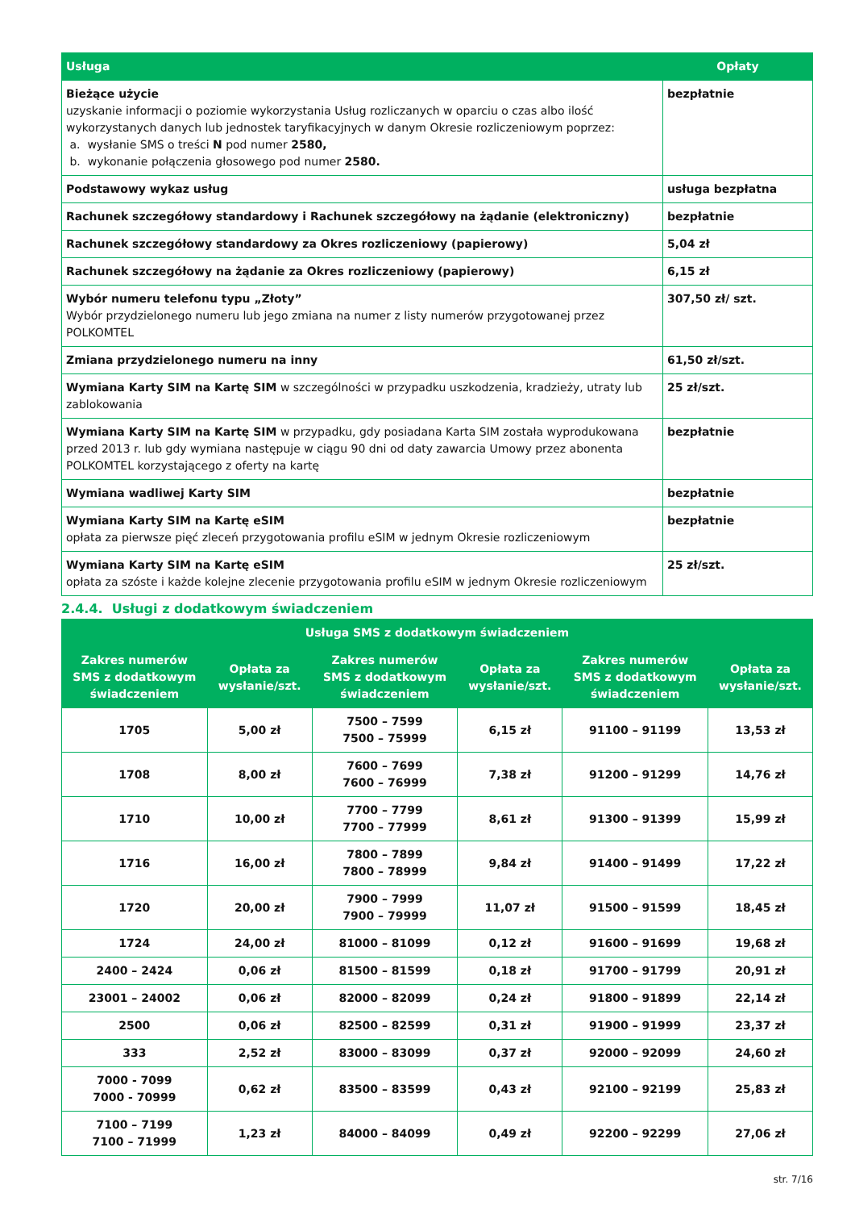| Usługa | Opłaty |
| --- | --- |
| Bieżące użycie uzyskanie informacji o poziomie wykorzystania Usług rozliczanych w oparciu o czas albo ilość wykorzystanych danych lub jednostek taryfikacyjnych w danym Okresie rozliczeniowym poprzez: a. wysłanie SMS o treści N pod numer 2580, b. wykonanie połączenia głosowego pod numer 2580. | bezpłatnie |
| Podstawowy wykaz usług | usługa bezpłatna |
| Rachunek szczegółowy standardowy i Rachunek szczegółowy na żądanie (elektroniczny) | bezpłatnie |
| Rachunek szczegółowy standardowy za Okres rozliczeniowy (papierowy) | 5,04 zł |
| Rachunek szczegółowy na żądanie za Okres rozliczeniowy (papierowy) | 6,15 zł |
| Wybór numeru telefonu typu „Złoty” Wybór przydzielonego numeru lub jego zmiana na numer z listy numerów przygotowanej przez POLKOMTEL | 307,50 zł/ szt. |
| Zmiana przydzielonego numeru na inny | 61,50 zł/szt. |
| Wymiana Karty SIM na Kartę SIM w szczególności w przypadku uszkodzenia, kradzieży, utraty lub zablokowania | 25 zł/szt. |
| Wymiana Karty SIM na Kartę SIM w przypadku, gdy posiadana Karta SIM została wyprodukowana przed 2013 r. lub gdy wymiana następuje w ciągu 90 dni od daty zawarcia Umowy przez abonenta POLKOMTEL korzystającego z oferty na kartę | bezpłatnie |
| Wymiana wadliwej Karty SIM | bezpłatnie |
| Wymiana Karty SIM na Kartę eSIM opłata za pierwsze pięć zleceń przygotowania profilu eSIM w jednym Okresie rozliczeniowym | bezpłatnie |
| Wymiana Karty SIM na Kartę eSIM opłata za szóste i każde kolejne zlecenie przygotowania profilu eSIM w jednym Okresie rozliczeniowym | 25 zł/szt. |
2.4.4. Usługi z dodatkowym świadczeniem
| Usługa SMS z dodatkowym świadczeniem | | | | | |
| --- | --- | --- | --- | --- | --- |
| Zakres numerów SMS z dodatkowym świadczeniem | Opłata za wysłanie/szt. | Zakres numerów SMS z dodatkowym świadczeniem | Opłata za wysłanie/szt. | Zakres numerów SMS z dodatkowym świadczeniem | Opłata za wysłanie/szt. |
| 1705 | 5,00 zł | 7500 – 7599 7500 – 75999 | 6,15 zł | 91100 – 91199 | 13,53 zł |
| 1708 | 8,00 zł | 7600 – 7699 7600 – 76999 | 7,38 zł | 91200 – 91299 | 14,76 zł |
| 1710 | 10,00 zł | 7700 – 7799 7700 – 77999 | 8,61 zł | 91300 – 91399 | 15,99 zł |
| 1716 | 16,00 zł | 7800 – 7899 7800 – 78999 | 9,84 zł | 91400 – 91499 | 17,22 zł |
| 1720 | 20,00 zł | 7900 – 7999 7900 – 79999 | 11,07 zł | 91500 – 91599 | 18,45 zł |
| 1724 | 24,00 zł | 81000 – 81099 | 0,12 zł | 91600 – 91699 | 19,68 zł |
| 2400 – 2424 | 0,06 zł | 81500 – 81599 | 0,18 zł | 91700 – 91799 | 20,91 zł |
| 23001 – 24002 | 0,06 zł | 82000 – 82099 | 0,24 zł | 91800 – 91899 | 22,14 zł |
| 2500 | 0,06 zł | 82500 – 82599 | 0,31 zł | 91900 – 91999 | 23,37 zł |
| 333 | 2,52 zł | 83000 – 83099 | 0,37 zł | 92000 – 92099 | 24,60 zł |
| 7000 - 7099 7000 - 70999 | 0,62 zł | 83500 – 83599 | 0,43 zł | 92100 – 92199 | 25,83 zł |
| 7100 – 7199 7100 – 71999 | 1,23 zł | 84000 – 84099 | 0,49 zł | 92200 – 92299 | 27,06 zł |
str. 7/16